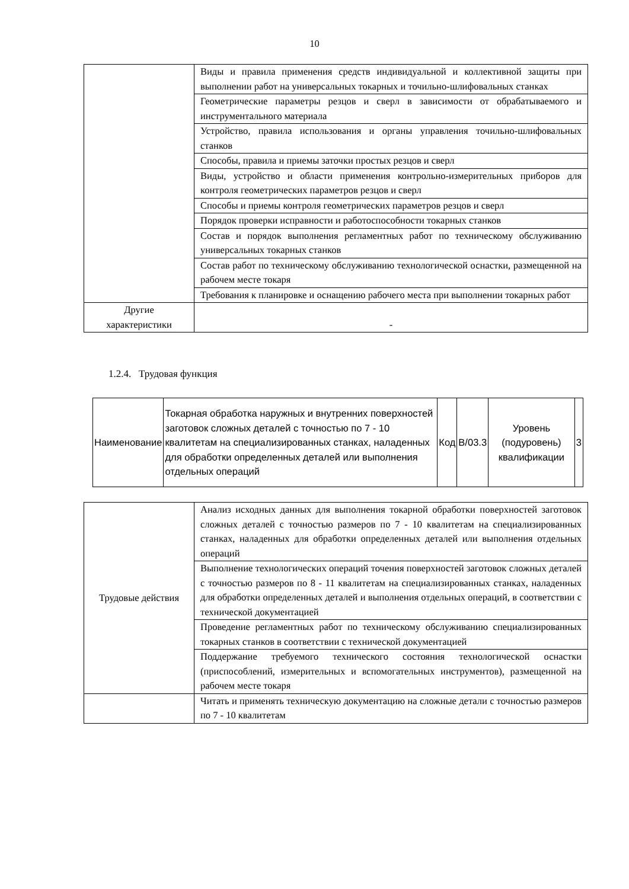10
| | Виды и правила применения средств индивидуальной и коллективной защиты при выполнении работ на универсальных токарных и точильно-шлифовальных станках |
| | Геометрические параметры резцов и сверл в зависимости от обрабатываемого и инструментального материала |
| | Устройство, правила использования и органы управления точильно-шлифовальных станков |
| | Способы, правила и приемы заточки простых резцов и сверл |
| | Виды, устройство и области применения контрольно-измерительных приборов для контроля геометрических параметров резцов и сверл |
| | Способы и приемы контроля геометрических параметров резцов и сверл |
| | Порядок проверки исправности и работоспособности токарных станков |
| | Состав и порядок выполнения регламентных работ по техническому обслуживанию универсальных токарных станков |
| | Состав работ по техническому обслуживанию технологической оснастки, размещенной на рабочем месте токаря |
| | Требования к планировке и оснащению рабочего места при выполнении токарных работ |
| Другие характеристики | - |
1.2.4. Трудовая функция
| Наименование | Токарная обработка наружных и внутренних поверхностей заготовок сложных деталей с точностью по 7 - 10 квалитетам на специализированных станках, наладенных для обработки определенных деталей или выполнения отдельных операций | Код | B/03.3 | Уровень (подуровень) квалификации | 3 |
| Трудовые действия | Анализ исходных данных для выполнения токарной обработки поверхностей заготовок сложных деталей с точностью размеров по 7 - 10 квалитетам на специализированных станках, наладенных для обработки определенных деталей или выполнения отдельных операций |
| | Выполнение технологических операций точения поверхностей заготовок сложных деталей с точностью размеров по 8 - 11 квалитетам на специализированных станках, наладенных для обработки определенных деталей и выполнения отдельных операций, в соответствии с технической документацией |
| | Проведение регламентных работ по техническому обслуживанию специализированных токарных станков в соответствии с технической документацией |
| | Поддержание требуемого технического состояния технологической оснастки (приспособлений, измерительных и вспомогательных инструментов), размещенной на рабочем месте токаря |
| | Читать и применять техническую документацию на сложные детали с точностью размеров по 7 - 10 квалитетам |